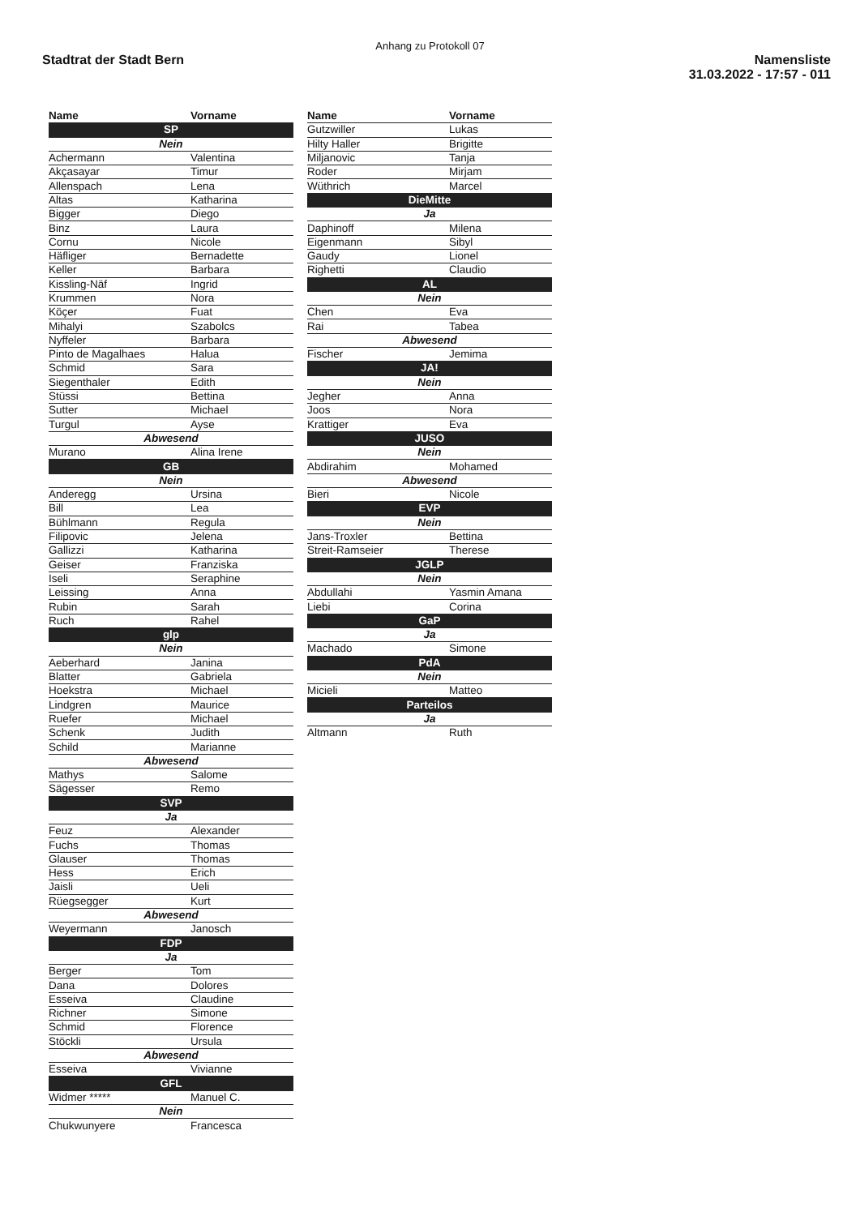Anhang zu Protokoll 07
Stadtrat der Stadt Bern
Namensliste
31.03.2022 - 17:57 - 011
| Name | Vorname |
| --- | --- |
| SP | |
| Nein | |
| Achermann | Valentina |
| Akçasayar | Timur |
| Allenspach | Lena |
| Altas | Katharina |
| Bigger | Diego |
| Binz | Laura |
| Cornu | Nicole |
| Häfliger | Bernadette |
| Keller | Barbara |
| Kissling-Näf | Ingrid |
| Krummen | Nora |
| Köçer | Fuat |
| Mihalyi | Szabolcs |
| Nyffeler | Barbara |
| Pinto de Magalhaes | Halua |
| Schmid | Sara |
| Siegenthaler | Edith |
| Stüssi | Bettina |
| Sutter | Michael |
| Turgul | Ayse |
| Abwesend | |
| Murano | Alina Irene |
| GB | |
| Nein | |
| Anderegg | Ursina |
| Bill | Lea |
| Bühlmann | Regula |
| Filipovic | Jelena |
| Gallizzi | Katharina |
| Geiser | Franziska |
| Iseli | Seraphine |
| Leissing | Anna |
| Rubin | Sarah |
| Ruch | Rahel |
| glp | |
| Nein | |
| Aeberhard | Janina |
| Blatter | Gabriela |
| Hoekstra | Michael |
| Lindgren | Maurice |
| Ruefer | Michael |
| Schenk | Judith |
| Schild | Marianne |
| Abwesend | |
| Mathys | Salome |
| Sägesser | Remo |
| SVP | |
| Ja | |
| Feuz | Alexander |
| Fuchs | Thomas |
| Glauser | Thomas |
| Hess | Erich |
| Jaisli | Ueli |
| Rüegsegger | Kurt |
| Abwesend | |
| Weyermann | Janosch |
| FDP | |
| Ja | |
| Berger | Tom |
| Dana | Dolores |
| Esseiva | Claudine |
| Richner | Simone |
| Schmid | Florence |
| Stöckli | Ursula |
| Abwesend | |
| Esseiva | Vivianne |
| GFL | |
| Widmer ***** | Manuel C. |
| Nein | |
| Chukwunyere | Francesca |
| Name | Vorname |
| --- | --- |
| Gutzwiller | Lukas |
| Hilty Haller | Brigitte |
| Miljanovic | Tanja |
| Roder | Mirjam |
| Wüthrich | Marcel |
| DieMitte | |
| Ja | |
| Daphinoff | Milena |
| Eigenmann | Sibyl |
| Gaudy | Lionel |
| Righetti | Claudio |
| AL | |
| Nein | |
| Chen | Eva |
| Rai | Tabea |
| Abwesend | |
| Fischer | Jemima |
| JA! | |
| Nein | |
| Jegher | Anna |
| Joos | Nora |
| Krattiger | Eva |
| JUSO | |
| Nein | |
| Abdirahim | Mohamed |
| Abwesend | |
| Bieri | Nicole |
| EVP | |
| Nein | |
| Jans-Troxler | Bettina |
| Streit-Ramseier | Therese |
| JGLP | |
| Nein | |
| Abdullahi | Yasmin Amana |
| Liebi | Corina |
| GaP | |
| Ja | |
| Machado | Simone |
| PdA | |
| Nein | |
| Micieli | Matteo |
| Parteilos | |
| Ja | |
| Altmann | Ruth |